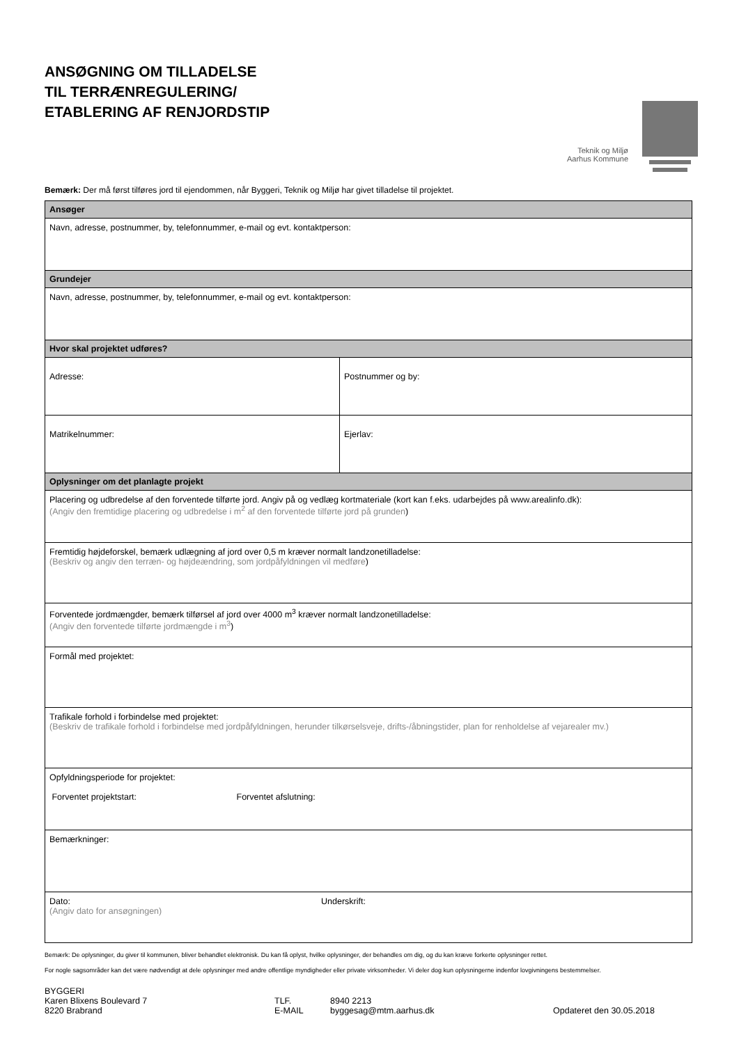ANSØGNING OM TILLADELSE
TIL TERRÆNREGULERING/
ETABLERING AF RENJORDSTIP
Teknik og Miljø
Aarhus Kommune
Bemærk: Der må først tilføres jord til ejendommen, når Byggeri, Teknik og Miljø har givet tilladelse til projektet.
| Ansøger | |
| Navn, adresse, postnummer, by, telefonnummer, e-mail og evt. kontaktperson: | |
| Grundejer | |
| Navn, adresse, postnummer, by, telefonnummer, e-mail og evt. kontaktperson: | |
| Hvor skal projektet udføres? | |
| Adresse: | Postnummer og by: |
| Matrikelnummer: | Ejerlav: |
| Oplysninger om det planlagte projekt | |
| Placering og udbredelse af den forventede tilførte jord. Angiv på og vedlæg kortmateriale (kort kan f.eks. udarbejdes på www.arealinfo.dk): (Angiv den fremtidige placering og udbredelse i m<sup>2</sup> af den forventede tilførte jord på grunden ) | |
| Fremtidig højdeforskel, bemærk udlægning af jord over 0,5 m kræver normalt landzonetilladelse: (Beskriv og angiv den terræn- og højdeændring, som jordpåfyldningen vil medføre ) | |
| Forventede jordmængder, bemærk tilførsel af jord over 4000 m<sup>3</sup> kræver normalt landzonetilladelse: (Angiv den forventede tilførte jordmængde i m<sup>3</sup> ) | |
| Formål med projektet: | |
| Trafikale forhold i forbindelse med projektet: (Beskriv de trafikale forhold i forbindelse med jordpåfyldningen, herunder tilkørselsveje, drifts-/åbningstider, plan for renholdelse af vejarealer mv.) | |
| Opfyldningsperiode for projektet: Forventet projektstart: Forventet afslutning: | |
| Bemærkninger: | |
| Dato: (Angiv dato for ansøgningen) Underskrift: | |
Bemærk: De oplysninger, du giver til kommunen, bliver behandlet elektronisk. Du kan få oplyst, hvilke oplysninger, der behandles om dig, og du kan kræve forkerte oplysninger rettet.
For nogle sagsområder kan det være nødvendigt at dele oplysninger med andre offentlige myndigheder eller private virksomheder. Vi deler dog kun oplysningerne indenfor lovgivningens bestemmelser.
BYGGERI
Karen Blixens Boulevard 7
8220 Brabrand
TLF.
E-MAIL
8940 2213
byggesag@mtm.aarhus.dk
Opdateret den 30.05.2018